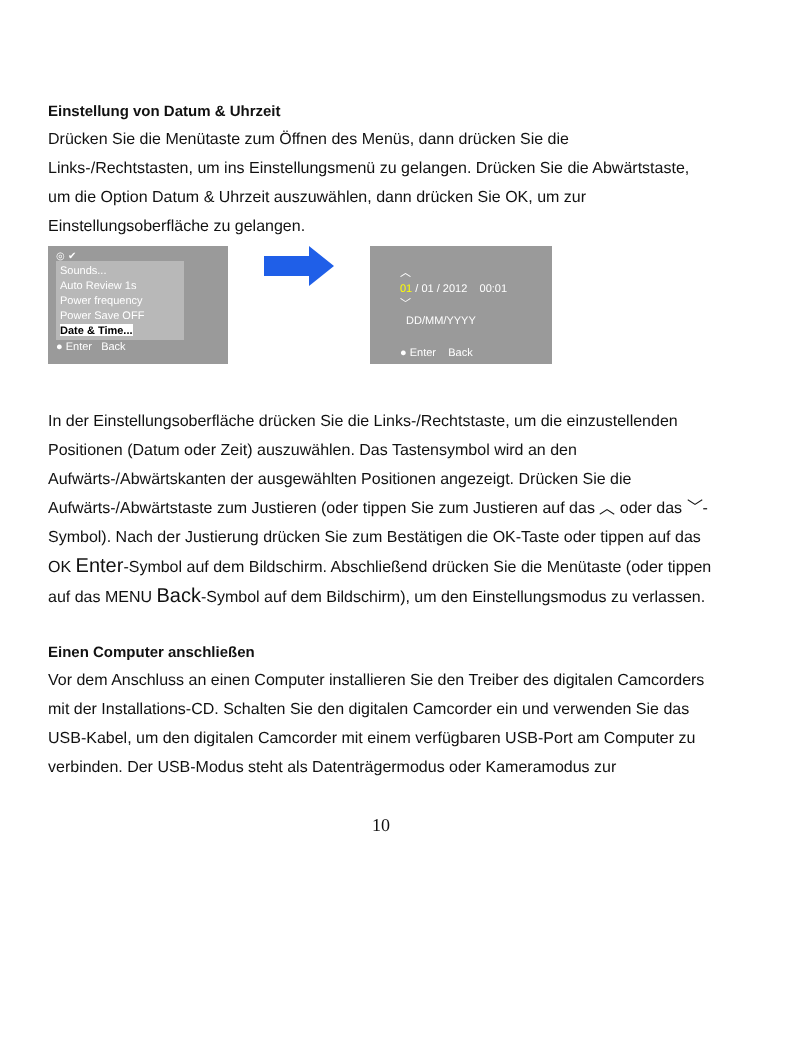Einstellung von Datum & Uhrzeit
Drücken Sie die Menütaste zum Öffnen des Menüs, dann drücken Sie die Links-/Rechtstasten, um ins Einstellungsmenü zu gelangen. Drücken Sie die Abwärtstaste, um die Option Datum & Uhrzeit auszuwählen, dann drücken Sie OK, um zur Einstellungsoberfläche zu gelangen.
◎ ✔
Sounds...
Auto Review 1s
Power frequency
Power Save OFF
Date & Time...
● Enter Back
︿
01 / 01 / 2012 00:01
﹀
DD/MM/YYYY
● Enter Back
In der Einstellungsoberfläche drücken Sie die Links-/Rechtstaste, um die einzustellenden Positionen (Datum oder Zeit) auszuwählen. Das Tastensymbol wird an den Aufwärts-/Abwärtskanten der ausgewählten Positionen angezeigt. Drücken Sie die Aufwärts-/Abwärtstaste zum Justieren (oder tippen Sie zum Justieren auf das ︿ oder das ﹀-Symbol). Nach der Justierung drücken Sie zum Bestätigen die OK-Taste oder tippen auf das OK Enter-Symbol auf dem Bildschirm. Abschließend drücken Sie die Menütaste (oder tippen auf das MENU Back-Symbol auf dem Bildschirm), um den Einstellungsmodus zu verlassen.
Einen Computer anschließen
Vor dem Anschluss an einen Computer installieren Sie den Treiber des digitalen Camcorders mit der Installations-CD. Schalten Sie den digitalen Camcorder ein und verwenden Sie das USB-Kabel, um den digitalen Camcorder mit einem verfügbaren USB-Port am Computer zu verbinden. Der USB-Modus steht als Datenträgermodus oder Kameramodus zur
10